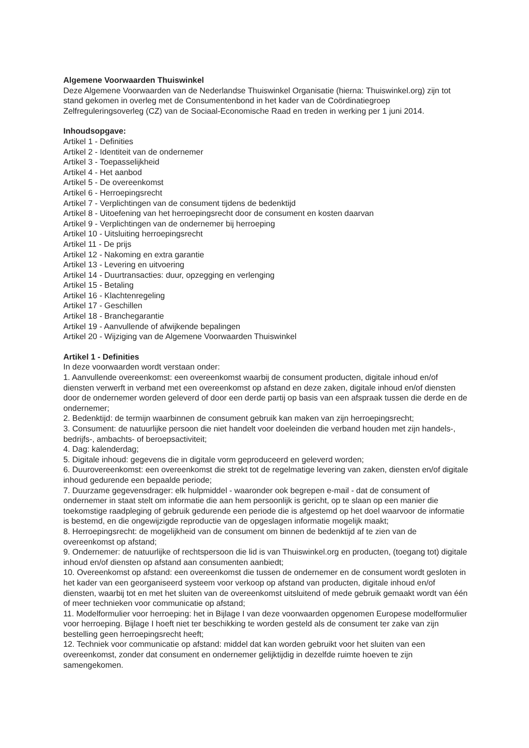Algemene Voorwaarden Thuiswinkel
Deze Algemene Voorwaarden van de Nederlandse Thuiswinkel Organisatie (hierna: Thuiswinkel.org) zijn tot stand gekomen in overleg met de Consumentenbond in het kader van de Coördinatiegroep Zelfreguleringsoverleg (CZ) van de Sociaal-Economische Raad en treden in werking per 1 juni 2014.
Inhoudsopgave:
Artikel 1 - Definities
Artikel 2 - Identiteit van de ondernemer
Artikel 3 - Toepasselijkheid
Artikel 4 - Het aanbod
Artikel 5 - De overeenkomst
Artikel 6 - Herroepingsrecht
Artikel 7 - Verplichtingen van de consument tijdens de bedenktijd
Artikel 8 - Uitoefening van het herroepingsrecht door de consument en kosten daarvan
Artikel 9 - Verplichtingen van de ondernemer bij herroeping
Artikel 10 - Uitsluiting herroepingsrecht
Artikel 11 - De prijs
Artikel 12 - Nakoming en extra garantie
Artikel 13 - Levering en uitvoering
Artikel 14 - Duurtransacties: duur, opzegging en verlenging
Artikel 15 - Betaling
Artikel 16 - Klachtenregeling
Artikel 17 - Geschillen
Artikel 18 - Branchegarantie
Artikel 19 - Aanvullende of afwijkende bepalingen
Artikel 20 - Wijziging van de Algemene Voorwaarden Thuiswinkel
Artikel 1 - Definities
In deze voorwaarden wordt verstaan onder:
1. Aanvullende overeenkomst: een overeenkomst waarbij de consument producten, digitale inhoud en/of diensten verwerft in verband met een overeenkomst op afstand en deze zaken, digitale inhoud en/of diensten door de ondernemer worden geleverd of door een derde partij op basis van een afspraak tussen die derde en de ondernemer;
2. Bedenktijd: de termijn waarbinnen de consument gebruik kan maken van zijn herroepingsrecht;
3. Consument: de natuurlijke persoon die niet handelt voor doeleinden die verband houden met zijn handels-, bedrijfs-, ambachts- of beroepsactiviteit;
4. Dag: kalenderdag;
5. Digitale inhoud: gegevens die in digitale vorm geproduceerd en geleverd worden;
6. Duurovereenkomst: een overeenkomst die strekt tot de regelmatige levering van zaken, diensten en/of digitale inhoud gedurende een bepaalde periode;
7. Duurzame gegevensdrager: elk hulpmiddel - waaronder ook begrepen e-mail - dat de consument of ondernemer in staat stelt om informatie die aan hem persoonlijk is gericht, op te slaan op een manier die toekomstige raadpleging of gebruik gedurende een periode die is afgestemd op het doel waarvoor de informatie is bestemd, en die ongewijzigde reproductie van de opgeslagen informatie mogelijk maakt;
8. Herroepingsrecht: de mogelijkheid van de consument om binnen de bedenktijd af te zien van de overeenkomst op afstand;
9. Ondernemer: de natuurlijke of rechtspersoon die lid is van Thuiswinkel.org en producten, (toegang tot) digitale inhoud en/of diensten op afstand aan consumenten aanbiedt;
10. Overeenkomst op afstand: een overeenkomst die tussen de ondernemer en de consument wordt gesloten in het kader van een georganiseerd systeem voor verkoop op afstand van producten, digitale inhoud en/of diensten, waarbij tot en met het sluiten van de overeenkomst uitsluitend of mede gebruik gemaakt wordt van één of meer technieken voor communicatie op afstand;
11. Modelformulier voor herroeping: het in Bijlage I van deze voorwaarden opgenomen Europese modelformulier voor herroeping. Bijlage I hoeft niet ter beschikking te worden gesteld als de consument ter zake van zijn bestelling geen herroepingsrecht heeft;
12. Techniek voor communicatie op afstand: middel dat kan worden gebruikt voor het sluiten van een overeenkomst, zonder dat consument en ondernemer gelijktijdig in dezelfde ruimte hoeven te zijn samengekomen.